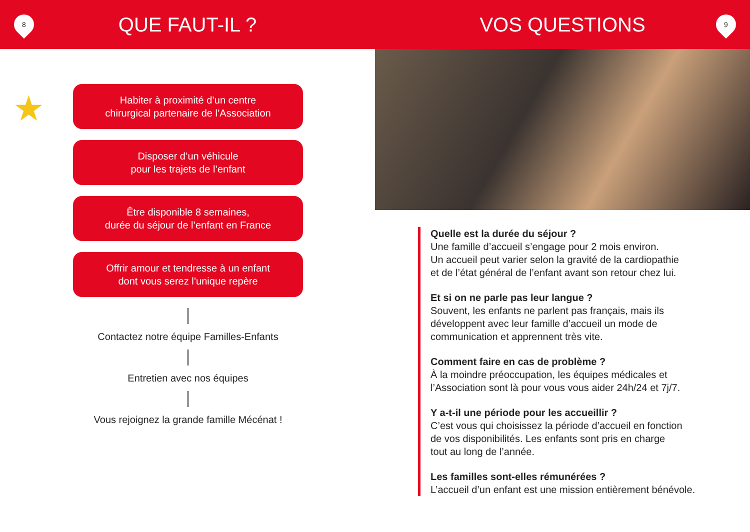8
QUE FAUT-IL ?
VOS QUESTIONS
9
★
Habiter à proximité d’un centre
chirurgical partenaire de l’Association
Disposer d’un véhicule
pour les trajets de l’enfant
Être disponible 8 semaines,
durée du séjour de l’enfant en France
Offrir amour et tendresse à un enfant
dont vous serez l’unique repère
Contactez notre équipe Familles-Enfants
Entretien avec nos équipes
Vous rejoignez la grande famille Mécénat !
Quelle est la durée du séjour ?
Une famille d’accueil s’engage pour 2 mois environ.
Un accueil peut varier selon la gravité de la cardiopathie
et de l’état général de l’enfant avant son retour chez lui.
Et si on ne parle pas leur langue ?
Souvent, les enfants ne parlent pas français, mais ils
développent avec leur famille d’accueil un mode de
communication et apprennent très vite.
Comment faire en cas de problème ?
À la moindre préoccupation, les équipes médicales et
l’Association sont là pour vous vous aider 24h/24 et 7j/7.
Y a-t-il une période pour les accueillir ?
C’est vous qui choisissez la période d’accueil en fonction
de vos disponibilités. Les enfants sont pris en charge
tout au long de l’année.
Les familles sont-elles rémunérées ?
L’accueil d’un enfant est une mission entièrement bénévole.